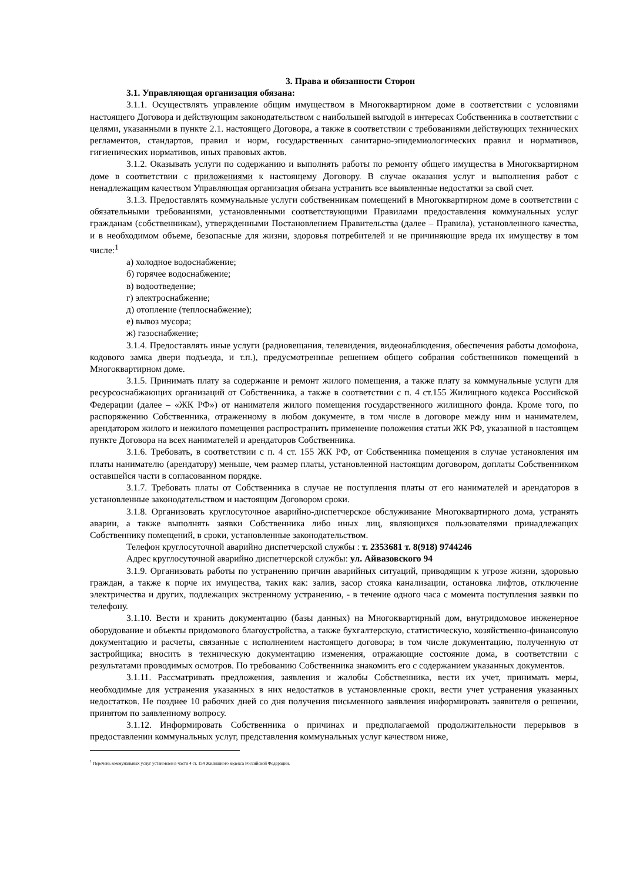3. Права и обязанности Сторон
3.1. Управляющая организация обязана:
3.1.1. Осуществлять управление общим имуществом в Многоквартирном доме в соответствии с условиями настоящего Договора и действующим законодательством с наибольшей выгодой в интересах Собственника в соответствии с целями, указанными в пункте 2.1. настоящего Договора, а также в соответствии с требованиями действующих технических регламентов, стандартов, правил и норм, государственных санитарно-эпидемиологических правил и нормативов, гигиенических нормативов, иных правовых актов.
3.1.2. Оказывать услуги по содержанию и выполнять работы по ремонту общего имущества в Многоквартирном доме в соответствии с приложениями к настоящему Договору. В случае оказания услуг и выполнения работ с ненадлежащим качеством Управляющая организация обязана устранить все выявленные недостатки за свой счет.
3.1.3. Предоставлять коммунальные услуги собственникам помещений в Многоквартирном доме в соответствии с обязательными требованиями, установленными соответствующими Правилами предоставления коммунальных услуг гражданам (собственникам), утвержденными Постановлением Правительства (далее – Правила), установленного качества, и в необходимом объеме, безопасные для жизни, здоровья потребителей и не причиняющие вреда их имуществу в том числе:<sup>1</sup>
а) холодное водоснабжение;
б) горячее водоснабжение;
в) водоотведение;
г) электроснабжение;
д) отопление (теплоснабжение);
е) вывоз мусора;
ж) газоснабжение;
3.1.4. Предоставлять иные услуги (радиовещания, телевидения, видеонаблюдения, обеспечения работы домофона, кодового замка двери подъезда, и т.п.), предусмотренные решением общего собрания собственников помещений в Многоквартирном доме.
3.1.5. Принимать плату за содержание и ремонт жилого помещения, а также плату за коммунальные услуги для ресурсоснабжающих организаций от Собственника, а также в соответствии с п. 4 ст.155 Жилищного кодекса Российской Федерации (далее – «ЖК РФ») от нанимателя жилого помещения государственного жилищного фонда. Кроме того, по распоряжению Собственника, отраженному в любом документе, в том числе в договоре между ним и нанимателем, арендатором жилого и нежилого помещения распространить применение положения статьи ЖК РФ, указанной в настоящем пункте Договора на всех нанимателей и арендаторов Собственника.
3.1.6. Требовать, в соответствии с п. 4 ст. 155 ЖК РФ, от Собственника помещения в случае установления им платы нанимателю (арендатору) меньше, чем размер платы, установленной настоящим договором, доплаты Собственником оставшейся части в согласованном порядке.
3.1.7. Требовать платы от Собственника в случае не поступления платы от его нанимателей и арендаторов в установленные законодательством и настоящим Договором сроки.
3.1.8. Организовать круглосуточное аварийно-диспетчерское обслуживание Многоквартирного дома, устранять аварии, а также выполнять заявки Собственника либо иных лиц, являющихся пользователями принадлежащих Собственнику помещений, в сроки, установленные законодательством.
Телефон круглосуточной аварийно диспетчерской службы : т. 2353681 т. 8(918) 9744246
Адрес круглосуточной аварийно диспетчерской службы: ул. Айвазовского 94
3.1.9. Организовать работы по устранению причин аварийных ситуаций, приводящим к угрозе жизни, здоровью граждан, а также к порче их имущества, таких как: залив, засор стояка канализации, остановка лифтов, отключение электричества и других, подлежащих экстренному устранению, - в течение одного часа с момента поступления заявки по телефону.
3.1.10. Вести и хранить документацию (базы данных) на Многоквартирный дом, внутридомовое инженерное оборудование и объекты придомового благоустройства, а также бухгалтерскую, статистическую, хозяйственно-финансовую документацию и расчеты, связанные с исполнением настоящего договора; в том числе документацию, полученную от застройщика; вносить в техническую документацию изменения, отражающие состояние дома, в соответствии с результатами проводимых осмотров. По требованию Собственника знакомить его с содержанием указанных документов.
3.1.11. Рассматривать предложения, заявления и жалобы Собственника, вести их учет, принимать меры, необходимые для устранения указанных в них недостатков в установленные сроки, вести учет устранения указанных недостатков. Не позднее 10 рабочих дней со дня получения письменного заявления информировать заявителя о решении, принятом по заявленному вопросу.
3.1.12. Информировать Собственника о причинах и предполагаемой продолжительности перерывов в предоставлении коммунальных услуг, представления коммунальных услуг качеством ниже,
<sup>1</sup> Перечень коммунальных услуг установлен в части 4 ст. 154 Жилищного кодекса Российской Федерации.